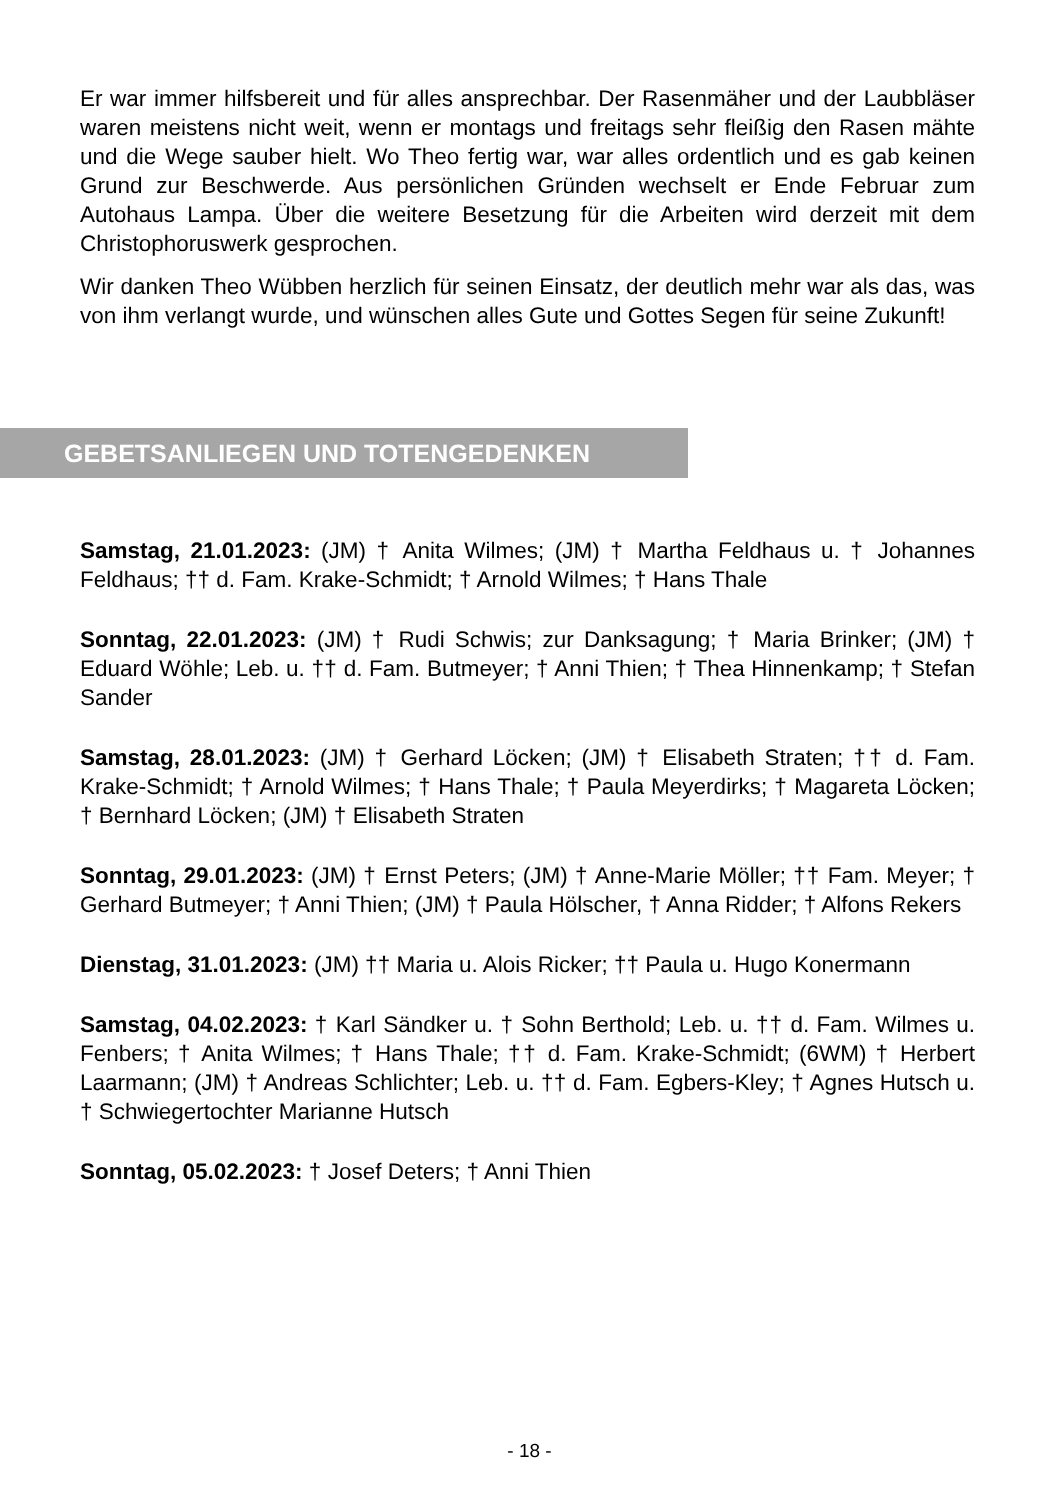Er war immer hilfsbereit und für alles ansprechbar. Der Rasenmäher und der Laubbläser waren meistens nicht weit, wenn er montags und freitags sehr fleißig den Rasen mähte und die Wege sauber hielt. Wo Theo fertig war, war alles ordentlich und es gab keinen Grund zur Beschwerde. Aus persönlichen Gründen wechselt er Ende Februar zum Autohaus Lampa. Über die weitere Besetzung für die Arbeiten wird derzeit mit dem Christophoruswerk gesprochen.
Wir danken Theo Wübben herzlich für seinen Einsatz, der deutlich mehr war als das, was von ihm verlangt wurde, und wünschen alles Gute und Gottes Segen für seine Zukunft!
GEBETSANLIEGEN UND TOTENGEDENKEN
Samstag, 21.01.2023: (JM) † Anita Wilmes; (JM) † Martha Feldhaus u. † Johannes Feldhaus; †† d. Fam. Krake-Schmidt; † Arnold Wilmes; † Hans Thale
Sonntag, 22.01.2023: (JM) † Rudi Schwis; zur Danksagung; † Maria Brinker; (JM) † Eduard Wöhle; Leb. u. †† d. Fam. Butmeyer; † Anni Thien; † Thea Hinnenkamp; † Stefan Sander
Samstag, 28.01.2023: (JM) † Gerhard Löcken; (JM) † Elisabeth Straten; †† d. Fam. Krake-Schmidt; † Arnold Wilmes; † Hans Thale; † Paula Meyerdirks; † Magareta Löcken; † Bernhard Löcken; (JM) † Elisabeth Straten
Sonntag, 29.01.2023: (JM) † Ernst Peters; (JM) † Anne-Marie Möller; †† Fam. Meyer; † Gerhard Butmeyer; † Anni Thien; (JM) † Paula Hölscher, † Anna Ridder; † Alfons Rekers
Dienstag, 31.01.2023: (JM) †† Maria u. Alois Ricker; †† Paula u. Hugo Konermann
Samstag, 04.02.2023: † Karl Sändker u. † Sohn Berthold; Leb. u. †† d. Fam. Wilmes u. Fenbers; † Anita Wilmes; † Hans Thale; †† d. Fam. Krake-Schmidt; (6WM) † Herbert Laarmann; (JM) † Andreas Schlichter; Leb. u. †† d. Fam. Egbers-Kley; † Agnes Hutsch u. † Schwiegertochter Marianne Hutsch
Sonntag, 05.02.2023: † Josef Deters; † Anni Thien
- 18 -